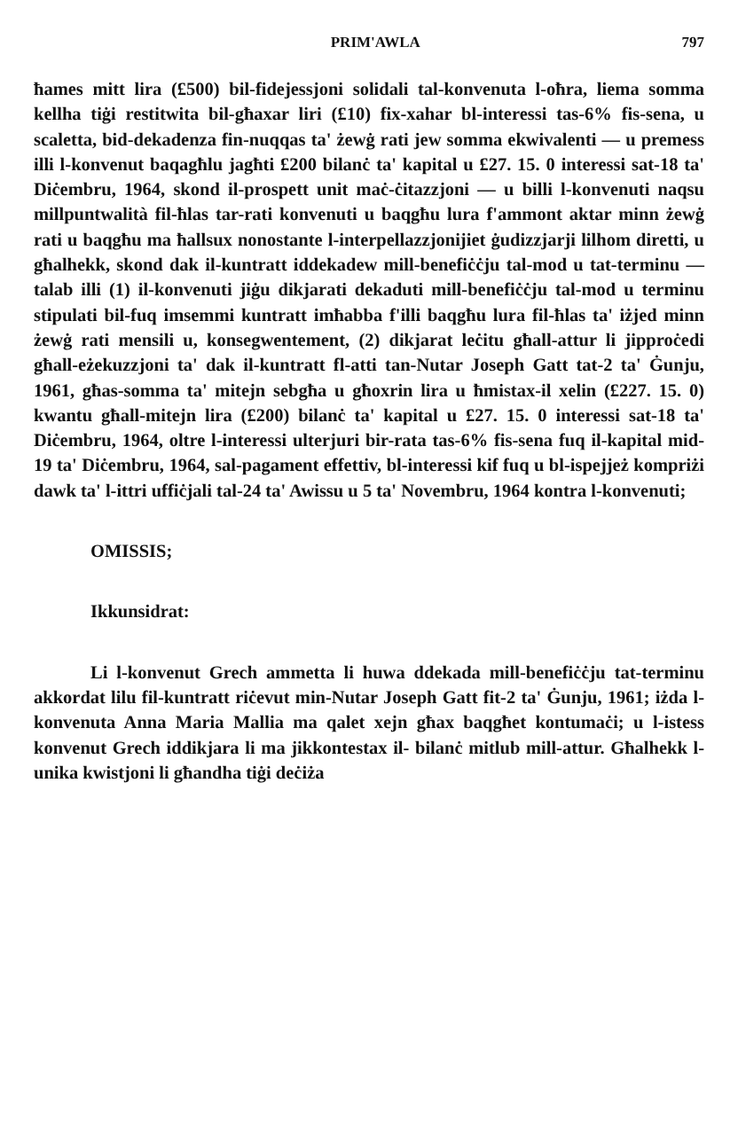PRIM'AWLA 797
ħames mitt lira (£500) bil-fidejessjoni solidali tal-konvenuta l-oħra, liema somma kellha tiġi restitwita bil-għaxar liri (£10) fix-xahar bl-interessi tas-6% fis-sena, u scaletta, bid-dekadenza fin-nuqqas ta' żewġ rati jew somma ekwivalenti — u premess illi l-konvenut baqagħlu jagħti £200 bilanċ ta' kapital u £27. 15. 0 interessi sat-18 ta' Diċembru, 1964, skond il-prospett unit maċ-ċitazzjoni — u billi l-konvenuti naqsu millpuntwalità fil-ħlas tar-rati konvenuti u baqgħu lura f'ammont aktar minn żewġ rati u baqgħu ma ħallsux nonostante l-interpellazzjonijiet ġudizzjarji lilhom diretti, u għalhekk, skond dak il-kuntratt iddekadew mill-benefiċċju tal-mod u tat-terminu — talab illi (1) il-konvenuti jiġu dikjarati dekaduti mill-benefiċċju tal-mod u terminu stipulati bil-fuq imsemmi kuntratt imħabba f'illi baqgħu lura fil-ħlas ta' iżjed minn żewġ rati mensili u, konsegwentement, (2) dikjarat leċitu għall-attur li jipproċedi għall-eżekuzzjoni ta' dak il-kuntratt fl-atti tan-Nutar Joseph Gatt tat-2 ta' Ġunju, 1961, għas-somma ta' mitejn sebgħa u għoxrin lira u ħmistax-il xelin (£227. 15. 0) kwantu għall-mitejn lira (£200) bilanċ ta' kapital u £27. 15. 0 interessi sat-18 ta' Diċembru, 1964, oltre l-interessi ulterjuri bir-rata tas-6% fis-sena fuq il-kapital mid-19 ta' Diċembru, 1964, sal-pagament effettiv, bl-interessi kif fuq u bl-ispejjeż kompriżi dawk ta' l-ittri uffiċjali tal-24 ta' Awissu u 5 ta' Novembru, 1964 kontra l-konvenuti;
OMISSIS;
Ikkunsidrat:
Li l-konvenut Grech ammetta li huwa ddekada mill-benefiċċju tat-terminu akkordat lilu fil-kuntratt riċevut min-Nutar Joseph Gatt fit-2 ta' Ġunju, 1961; iżda l-konvenuta Anna Maria Mallia ma qalet xejn għax baqgħet kontumaċi; u l-istess konvenut Grech iddikjara li ma jikkontestax il- bilanċ mitlub mill-attur. Għalhekk l-unika kwistjoni li għandha tiġi deċiża